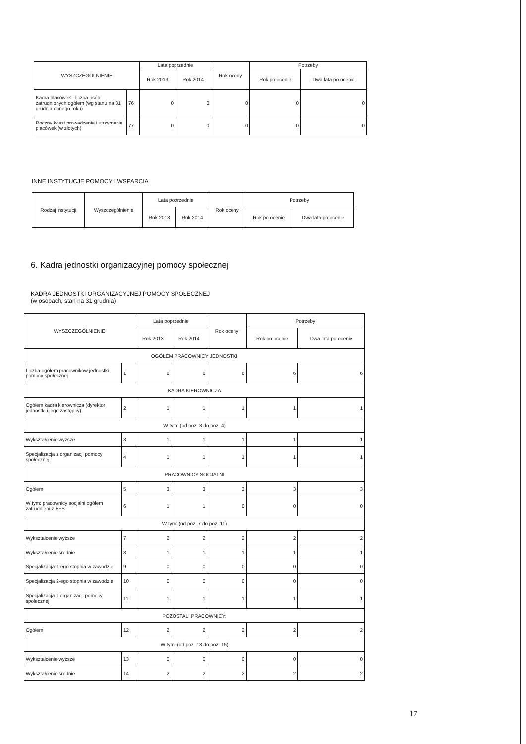| WYSZCZEGÓLNIENIE | | Lata poprzednie | | Rok oceny | Potrzeby | |
| --- | --- | --- | --- | --- | --- | --- |
| | | Rok 2013 | Rok 2014 | | Rok po ocenie | Dwa lata po ocenie |
| Kadra placówek - liczba osób zatrudnionych ogółem (wg stanu na 31 grudnia danego roku) | 76 | 0 | 0 | 0 | 0 | 0 |
| Roczny koszt prowadzenia i utrzymania placówek (w złotych) | 77 | 0 | 0 | 0 | 0 | 0 |
INNE INSTYTUCJE POMOCY I WSPARCIA
| Rodzaj instytucji | Wyszczególnienie | Lata poprzednie | | Rok oceny | Potrzeby | |
| --- | --- | --- | --- | --- | --- | --- |
| | | Rok 2013 | Rok 2014 | | Rok po ocenie | Dwa lata po ocenie |
6. Kadra jednostki organizacyjnej pomocy społecznej
KADRA JEDNOSTKI ORGANIZACYJNEJ POMOCY SPOŁECZNEJ
(w osobach, stan na 31 grudnia)
| WYSZCZEGÓLNIENIE | | Lata poprzednie | | Rok oceny | Potrzeby | |
| --- | --- | --- | --- | --- | --- | --- |
| | | Rok 2013 | Rok 2014 | | Rok po ocenie | Dwa lata po ocenie |
| OGÓŁEM PRACOWNICY JEDNOSTKI | | | | | | |
| Liczba ogółem pracowników jednostki pomocy społecznej | 1 | 6 | 6 | 6 | 6 | 6 |
| KADRA KIEROWNICZA | | | | | | |
| Ogółem kadra kierownicza (dyrektor jednostki i jego zastępcy) | 2 | 1 | 1 | 1 | 1 | 1 |
| W tym: (od poz. 3 do poz. 4) | | | | | | |
| Wykształcenie wyższe | 3 | 1 | 1 | 1 | 1 | 1 |
| Specjalizacja z organizacji pomocy społecznej | 4 | 1 | 1 | 1 | 1 | 1 |
| PRACOWNICY SOCJALNI | | | | | | |
| Ogółem | 5 | 3 | 3 | 3 | 3 | 3 |
| W tym: pracownicy socjalni ogółem zatrudnieni z EFS | 6 | 1 | 1 | 0 | 0 | 0 |
| W tym: (od poz. 7 do poz. 11) | | | | | | |
| Wykształcenie wyższe | 7 | 2 | 2 | 2 | 2 | 2 |
| Wykształcenie średnie | 8 | 1 | 1 | 1 | 1 | 1 |
| Specjalizacja 1-ego stopnia w zawodzie | 9 | 0 | 0 | 0 | 0 | 0 |
| Specjalizacja 2-ego stopnia w zawodzie | 10 | 0 | 0 | 0 | 0 | 0 |
| Specjalizacja z organizacji pomocy społecznej | 11 | 1 | 1 | 1 | 1 | 1 |
| POZOSTALI PRACOWNICY: | | | | | | |
| Ogółem | 12 | 2 | 2 | 2 | 2 | 2 |
| W tym: (od poz. 13 do poz. 15) | | | | | | |
| Wykształcenie wyższe | 13 | 0 | 0 | 0 | 0 | 0 |
| Wykształcenie średnie | 14 | 2 | 2 | 2 | 2 | 2 |
17